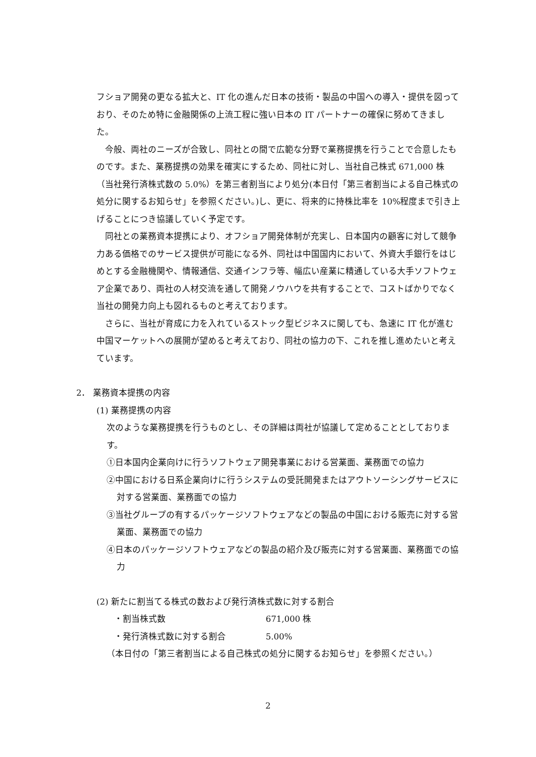フショア開発の更なる拡大と、IT 化の進んだ日本の技術・製品の中国への導入・提供を図っており、そのため特に金融関係の上流工程に強い日本の IT パートナーの確保に努めてきました。
今般、両社のニーズが合致し、同社との間で広範な分野で業務提携を行うことで合意したものです。また、業務提携の効果を確実にするため、同社に対し、当社自己株式 671,000 株（当社発行済株式数の 5.0%）を第三者割当により処分(本日付「第三者割当による自己株式の処分に関するお知らせ」を参照ください。)し、更に、将来的に持株比率を 10%程度まで引き上げることにつき協議していく予定です。
同社との業務資本提携により、オフショア開発体制が充実し、日本国内の顧客に対して競争力ある価格でのサービス提供が可能になる外、同社は中国国内において、外資大手銀行をはじめとする金融機関や、情報通信、交通インフラ等、幅広い産業に精通している大手ソフトウェア企業であり、両社の人材交流を通して開発ノウハウを共有することで、コストばかりでなく当社の開発力向上も図れるものと考えております。
さらに、当社が育成に力を入れているストック型ビジネスに関しても、急速に IT 化が進む中国マーケットへの展開が望めると考えており、同社の協力の下、これを推し進めたいと考えています。
2． 業務資本提携の内容
(1) 業務提携の内容
次のような業務提携を行うものとし、その詳細は両社が協議して定めることとしております。
①日本国内企業向けに行うソフトウェア開発事業における営業面、業務面での協力
②中国における日系企業向けに行うシステムの受託開発またはアウトソーシングサービスに対する営業面、業務面での協力
③当社グループの有するパッケージソフトウェアなどの製品の中国における販売に対する営業面、業務面での協力
④日本のパッケージソフトウェアなどの製品の紹介及び販売に対する営業面、業務面での協力
(2) 新たに割当てる株式の数および発行済株式数に対する割合
・割当株式数 671,000 株
・発行済株式数に対する割合 5.00%
（本日付の「第三者割当による自己株式の処分に関するお知らせ」を参照ください。）
2